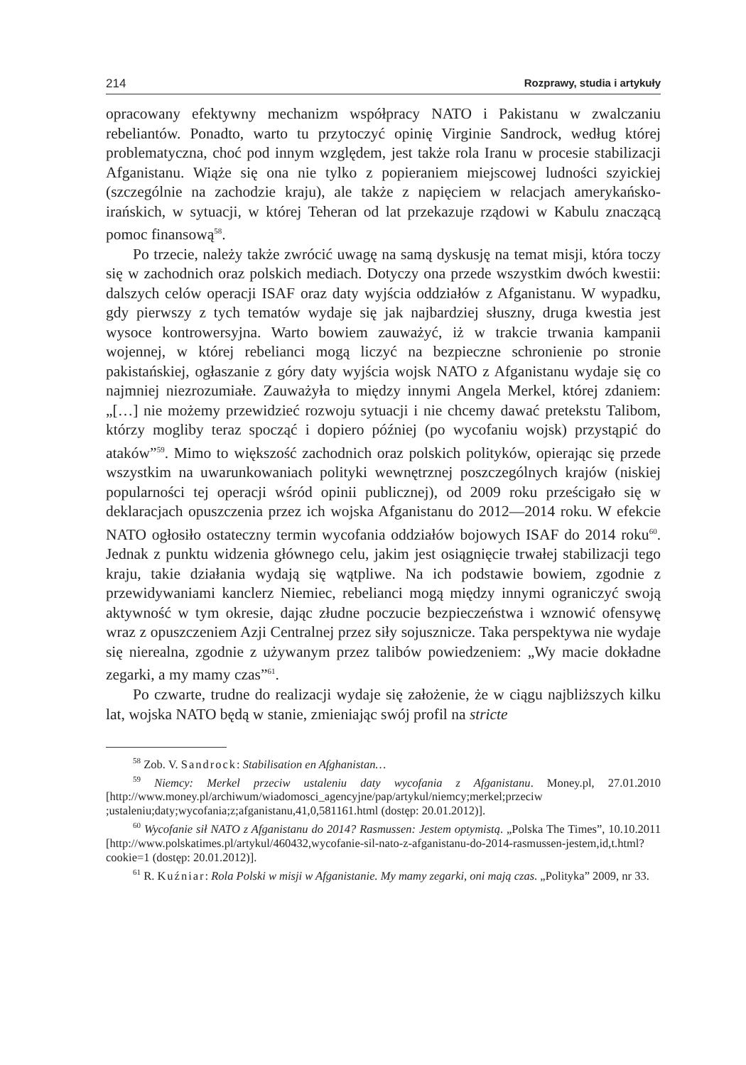214 Rozprawy, studia i artykuły
opracowany efektywny mechanizm współpracy NATO i Pakistanu w zwalczaniu rebeliantów. Ponadto, warto tu przytoczyć opinię Virginie Sandrock, według której problematyczna, choć pod innym względem, jest także rola Iranu w procesie stabilizacji Afganistanu. Wiąże się ona nie tylko z popieraniem miejscowej ludności szyickiej (szczególnie na zachodzie kraju), ale także z napięciem w relacjach amerykańsko-irańskich, w sytuacji, w której Teheran od lat przekazuje rządowi w Kabulu znaczącą pomoc finansową<sup>58</sup>.
Po trzecie, należy także zwrócić uwagę na samą dyskusję na temat misji, która toczy się w zachodnich oraz polskich mediach. Dotyczy ona przede wszystkim dwóch kwestii: dalszych celów operacji ISAF oraz daty wyjścia oddziałów z Afganistanu. W wypadku, gdy pierwszy z tych tematów wydaje się jak najbardziej słuszny, druga kwestia jest wysoce kontrowersyjna. Warto bowiem zauważyć, iż w trakcie trwania kampanii wojennej, w której rebelianci mogą liczyć na bezpieczne schronienie po stronie pakistańskiej, ogłaszanie z góry daty wyjścia wojsk NATO z Afganistanu wydaje się co najmniej niezrozumiałe. Zauważyła to między innymi Angela Merkel, której zdaniem: „[…] nie możemy przewidzieć rozwoju sytuacji i nie chcemy dawać pretekstu Talibom, którzy mogliby teraz spocząć i dopiero później (po wycofaniu wojsk) przystąpić do ataków”<sup>59</sup>. Mimo to większość zachodnich oraz polskich polityków, opierając się przede wszystkim na uwarunkowaniach polityki wewnętrznej poszczególnych krajów (niskiej popularności tej operacji wśród opinii publicznej), od 2009 roku prześcigało się w deklaracjach opuszczenia przez ich wojska Afganistanu do 2012—2014 roku. W efekcie NATO ogłosiło ostateczny termin wycofania oddziałów bojowych ISAF do 2014 roku<sup>60</sup>. Jednak z punktu widzenia głównego celu, jakim jest osiągnięcie trwałej stabilizacji tego kraju, takie działania wydają się wątpliwe. Na ich podstawie bowiem, zgodnie z przewidywaniami kanclerz Niemiec, rebelianci mogą między innymi ograniczyć swoją aktywność w tym okresie, dając złudne poczucie bezpieczeństwa i wznowić ofensywę wraz z opuszczeniem Azji Centralnej przez siły sojusznicze. Taka perspektywa nie wydaje się nierealna, zgodnie z używanym przez talibów powiedzeniem: „Wy macie dokładne zegarki, a my mamy czas”<sup>61</sup>.
Po czwarte, trudne do realizacji wydaje się założenie, że w ciągu najbliższych kilku lat, wojska NATO będą w stanie, zmieniając swój profil na stricte
<sup>58</sup> Zob. V. Sandrock: Stabilisation en Afghanistan…
<sup>59</sup> Niemcy: Merkel przeciw ustaleniu daty wycofania z Afganistanu. Money.pl, 27.01.2010 [http://www.money.pl/archiwum/wiadomosci_agencyjne/pap/artykul/niemcy;merkel;przeciw ;ustaleniu;daty;wycofania;z;afganistanu,41,0,581161.html (dostęp: 20.01.2012)].
<sup>60</sup> Wycofanie sił NATO z Afganistanu do 2014? Rasmussen: Jestem optymistą. „Polska The Times”, 10.10.2011 [http://www.polskatimes.pl/artykul/460432,wycofanie-sil-nato-z-afganistanu-do-2014-rasmussen-jestem,id,t.html?cookie=1 (dostęp: 20.01.2012)].
<sup>61</sup> R. Kuźniar: Rola Polski w misji w Afganistanie. My mamy zegarki, oni mają czas. „Polityka” 2009, nr 33.